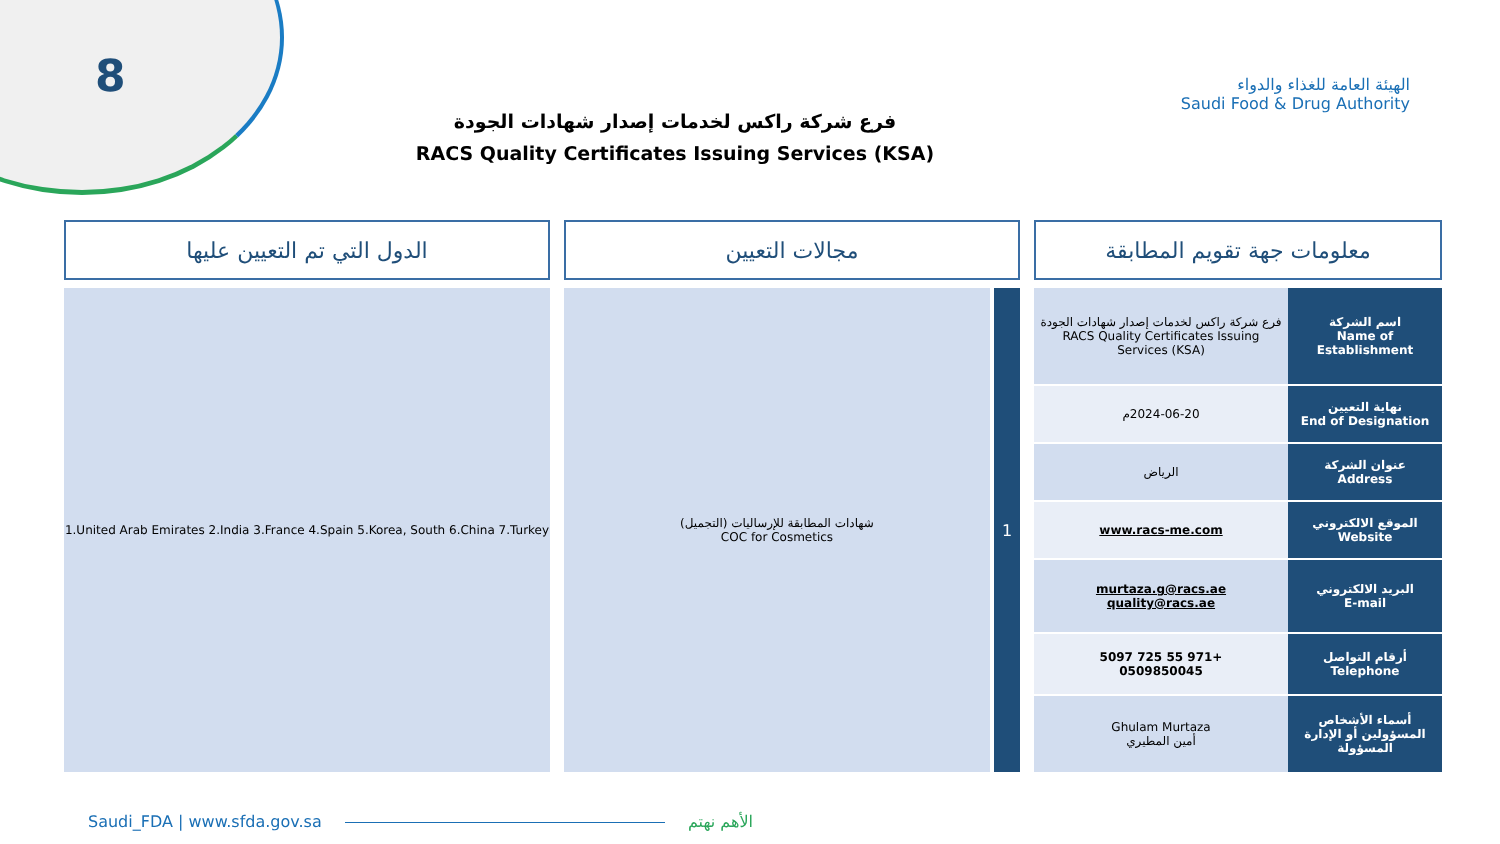8
الهيئة العامة للغذاء والدواء
Saudi Food & Drug Authority
فرع شركة راكس لخدمات إصدار شهادات الجودة
RACS Quality Certificates Issuing Services (KSA)
معلومات جهة تقويم المطابقة
| اسم الشركة Name of Establishment | فرع شركة راكس لخدمات إصدار شهادات الجودة RACS Quality Certificates Issuing Services (KSA) |
| نهاية التعيين End of Designation | 2024-06-20م |
| عنوان الشركة Address | الرياض |
| الموقع الالكتروني Website | www.racs-me.com |
| البريد الالكتروني E-mail | murtaza.g@racs.ae quality@racs.ae |
| أرقام التواصل Telephone | +971 55 725 5097 0509850045 |
| أسماء الأشخاص المسؤولين أو الإدارة المسؤولة | Ghulam Murtaza أمين المطيري |
مجالات التعيين
1
شهادات المطابقة للإرساليات (التجميل)
COC for Cosmetics
الدول التي تم التعيين عليها
1.United Arab Emirates 2.India 3.France 4.Spain 5.Korea, South 6.China 7.Turkey
Saudi_FDA | www.sfda.gov.sa الأهم نهتم